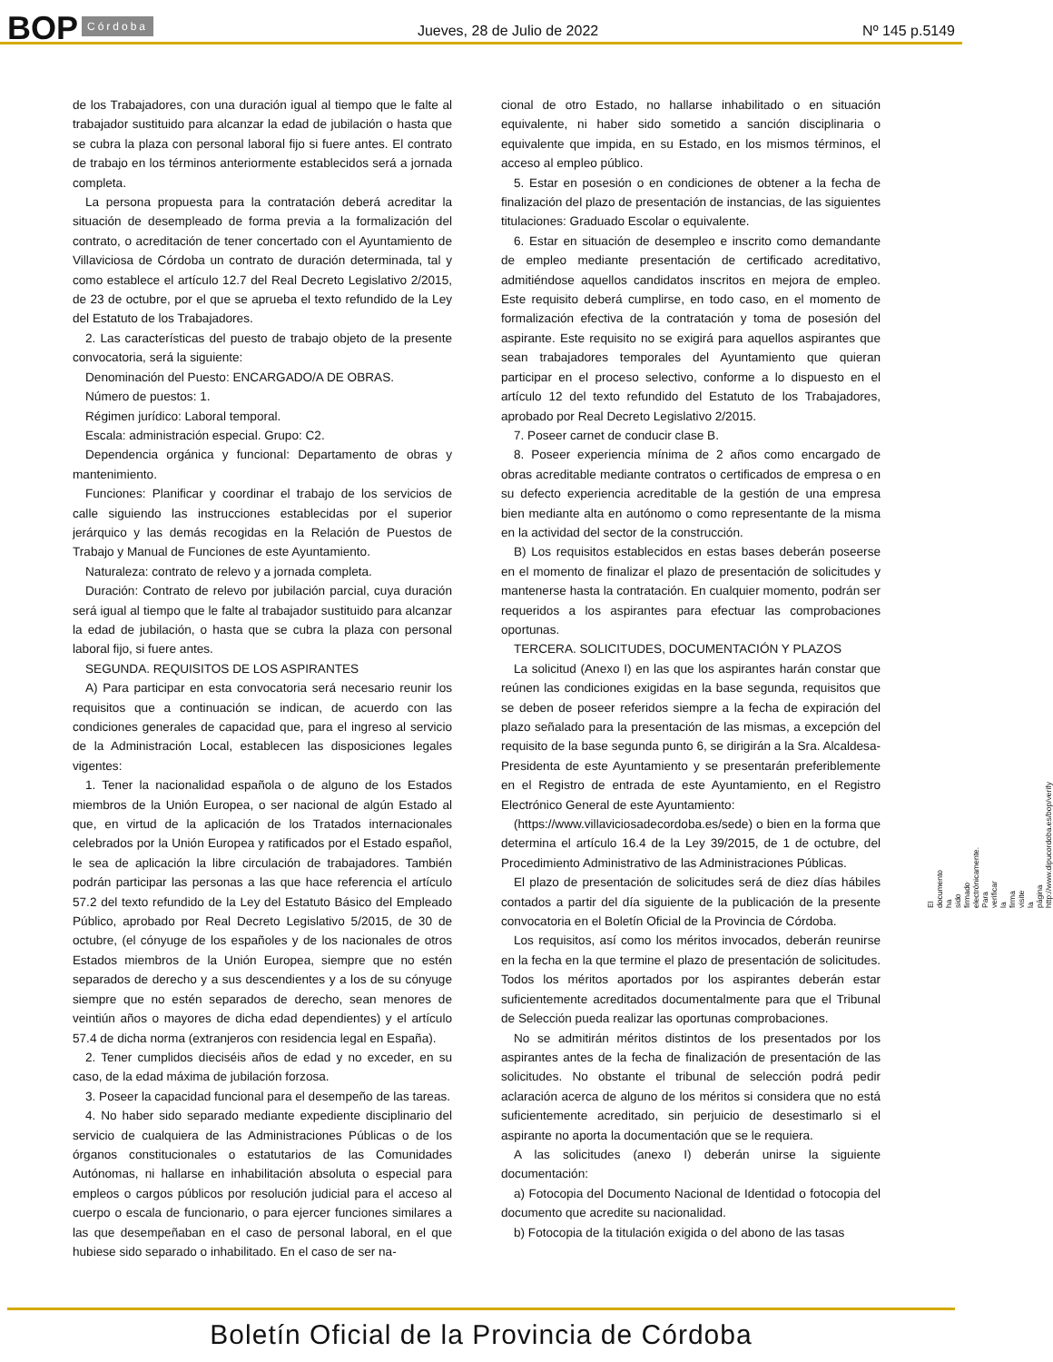BOP Córdoba Jueves, 28 de Julio de 2022 Nº 145 p.5149
de los Trabajadores, con una duración igual al tiempo que le falte al trabajador sustituido para alcanzar la edad de jubilación o hasta que se cubra la plaza con personal laboral fijo si fuere antes. El contrato de trabajo en los términos anteriormente establecidos será a jornada completa.
La persona propuesta para la contratación deberá acreditar la situación de desempleado de forma previa a la formalización del contrato, o acreditación de tener concertado con el Ayuntamiento de Villaviciosa de Córdoba un contrato de duración determinada, tal y como establece el artículo 12.7 del Real Decreto Legislativo 2/2015, de 23 de octubre, por el que se aprueba el texto refundido de la Ley del Estatuto de los Trabajadores.
2. Las características del puesto de trabajo objeto de la presente convocatoria, será la siguiente:
Denominación del Puesto: ENCARGADO/A DE OBRAS.
Número de puestos: 1.
Régimen jurídico: Laboral temporal.
Escala: administración especial. Grupo: C2.
Dependencia orgánica y funcional: Departamento de obras y mantenimiento.
Funciones: Planificar y coordinar el trabajo de los servicios de calle siguiendo las instrucciones establecidas por el superior jerárquico y las demás recogidas en la Relación de Puestos de Trabajo y Manual de Funciones de este Ayuntamiento.
Naturaleza: contrato de relevo y a jornada completa.
Duración: Contrato de relevo por jubilación parcial, cuya duración será igual al tiempo que le falte al trabajador sustituido para alcanzar la edad de jubilación, o hasta que se cubra la plaza con personal laboral fijo, si fuere antes.
SEGUNDA. REQUISITOS DE LOS ASPIRANTES
A) Para participar en esta convocatoria será necesario reunir los requisitos que a continuación se indican, de acuerdo con las condiciones generales de capacidad que, para el ingreso al servicio de la Administración Local, establecen las disposiciones legales vigentes:
1. Tener la nacionalidad española o de alguno de los Estados miembros de la Unión Europea, o ser nacional de algún Estado al que, en virtud de la aplicación de los Tratados internacionales celebrados por la Unión Europea y ratificados por el Estado español, le sea de aplicación la libre circulación de trabajadores. También podrán participar las personas a las que hace referencia el artículo 57.2 del texto refundido de la Ley del Estatuto Básico del Empleado Público, aprobado por Real Decreto Legislativo 5/2015, de 30 de octubre, (el cónyuge de los españoles y de los nacionales de otros Estados miembros de la Unión Europea, siempre que no estén separados de derecho y a sus descendientes y a los de su cónyuge siempre que no estén separados de derecho, sean menores de veintiún años o mayores de dicha edad dependientes) y el artículo 57.4 de dicha norma (extranjeros con residencia legal en España).
2. Tener cumplidos dieciséis años de edad y no exceder, en su caso, de la edad máxima de jubilación forzosa.
3. Poseer la capacidad funcional para el desempeño de las tareas.
4. No haber sido separado mediante expediente disciplinario del servicio de cualquiera de las Administraciones Públicas o de los órganos constitucionales o estatutarios de las Comunidades Autónomas, ni hallarse en inhabilitación absoluta o especial para empleos o cargos públicos por resolución judicial para el acceso al cuerpo o escala de funcionario, o para ejercer funciones similares a las que desempeñaban en el caso de personal laboral, en el que hubiese sido separado o inhabilitado. En el caso de ser na-
cional de otro Estado, no hallarse inhabilitado o en situación equivalente, ni haber sido sometido a sanción disciplinaria o equivalente que impida, en su Estado, en los mismos términos, el acceso al empleo público.
5. Estar en posesión o en condiciones de obtener a la fecha de finalización del plazo de presentación de instancias, de las siguientes titulaciones: Graduado Escolar o equivalente.
6. Estar en situación de desempleo e inscrito como demandante de empleo mediante presentación de certificado acreditativo, admitiéndose aquellos candidatos inscritos en mejora de empleo. Este requisito deberá cumplirse, en todo caso, en el momento de formalización efectiva de la contratación y toma de posesión del aspirante. Este requisito no se exigirá para aquellos aspirantes que sean trabajadores temporales del Ayuntamiento que quieran participar en el proceso selectivo, conforme a lo dispuesto en el artículo 12 del texto refundido del Estatuto de los Trabajadores, aprobado por Real Decreto Legislativo 2/2015.
7. Poseer carnet de conducir clase B.
8. Poseer experiencia mínima de 2 años como encargado de obras acreditable mediante contratos o certificados de empresa o en su defecto experiencia acreditable de la gestión de una empresa bien mediante alta en autónomo o como representante de la misma en la actividad del sector de la construcción.
B) Los requisitos establecidos en estas bases deberán poseerse en el momento de finalizar el plazo de presentación de solicitudes y mantenerse hasta la contratación. En cualquier momento, podrán ser requeridos a los aspirantes para efectuar las comprobaciones oportunas.
TERCERA. SOLICITUDES, DOCUMENTACIÓN Y PLAZOS
La solicitud (Anexo I) en las que los aspirantes harán constar que reúnen las condiciones exigidas en la base segunda, requisitos que se deben de poseer referidos siempre a la fecha de expiración del plazo señalado para la presentación de las mismas, a excepción del requisito de la base segunda punto 6, se dirigirán a la Sra. Alcaldesa-Presidenta de este Ayuntamiento y se presentarán preferiblemente en el Registro de entrada de este Ayuntamiento, en el Registro Electrónico General de este Ayuntamiento:
(https://www.villaviciosadecordoba.es/sede) o bien en la forma que determina el artículo 16.4 de la Ley 39/2015, de 1 de octubre, del Procedimiento Administrativo de las Administraciones Públicas.
El plazo de presentación de solicitudes será de diez días hábiles contados a partir del día siguiente de la publicación de la presente convocatoria en el Boletín Oficial de la Provincia de Córdoba.
Los requisitos, así como los méritos invocados, deberán reunirse en la fecha en la que termine el plazo de presentación de solicitudes. Todos los méritos aportados por los aspirantes deberán estar suficientemente acreditados documentalmente para que el Tribunal de Selección pueda realizar las oportunas comprobaciones.
No se admitirán méritos distintos de los presentados por los aspirantes antes de la fecha de finalización de presentación de las solicitudes. No obstante el tribunal de selección podrá pedir aclaración acerca de alguno de los méritos si considera que no está suficientemente acreditado, sin perjuicio de desestimarlo si el aspirante no aporta la documentación que se le requiera.
A las solicitudes (anexo I) deberán unirse la siguiente documentación:
a) Fotocopia del Documento Nacional de Identidad o fotocopia del documento que acredite su nacionalidad.
b) Fotocopia de la titulación exigida o del abono de las tasas
El documento ha sido firmado electrónicamente. Para verificar la firma visite la página http://www.dipucordoba.es/bop/verify
Boletín Oficial de la Provincia de Córdoba